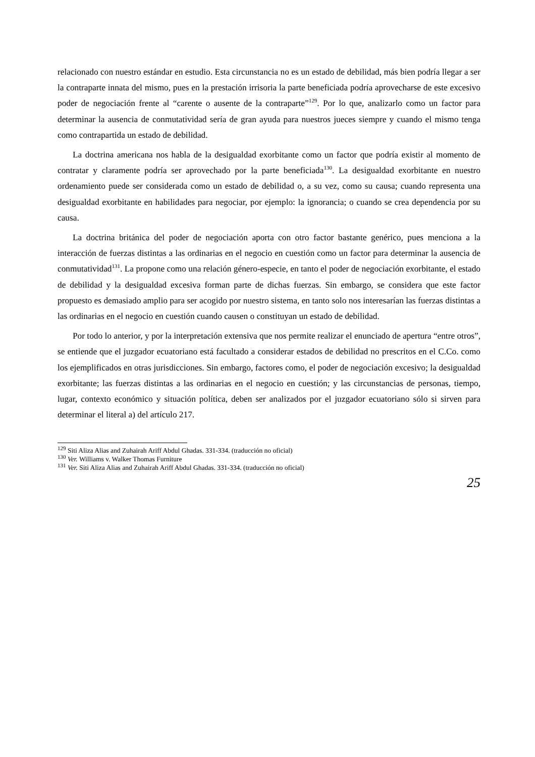relacionado con nuestro estándar en estudio. Esta circunstancia no es un estado de debilidad, más bien podría llegar a ser la contraparte innata del mismo, pues en la prestación irrisoria la parte beneficiada podría aprovecharse de este excesivo poder de negociación frente al “carente o ausente de la contraparte”<sup>129</sup>. Por lo que, analizarlo como un factor para determinar la ausencia de conmutatividad sería de gran ayuda para nuestros jueces siempre y cuando el mismo tenga como contrapartida un estado de debilidad.
La doctrina americana nos habla de la desigualdad exorbitante como un factor que podría existir al momento de contratar y claramente podría ser aprovechado por la parte beneficiada<sup>130</sup>. La desigualdad exorbitante en nuestro ordenamiento puede ser considerada como un estado de debilidad o, a su vez, como su causa; cuando representa una desigualdad exorbitante en habilidades para negociar, por ejemplo: la ignorancia; o cuando se crea dependencia por su causa.
La doctrina británica del poder de negociación aporta con otro factor bastante genérico, pues menciona a la interacción de fuerzas distintas a las ordinarias en el negocio en cuestión como un factor para determinar la ausencia de conmutatividad<sup>131</sup>. La propone como una relación género-especie, en tanto el poder de negociación exorbitante, el estado de debilidad y la desigualdad excesiva forman parte de dichas fuerzas. Sin embargo, se considera que este factor propuesto es demasiado amplio para ser acogido por nuestro sistema, en tanto solo nos interesarían las fuerzas distintas a las ordinarias en el negocio en cuestión cuando causen o constituyan un estado de debilidad.
Por todo lo anterior, y por la interpretación extensiva que nos permite realizar el enunciado de apertura “entre otros”, se entiende que el juzgador ecuatoriano está facultado a considerar estados de debilidad no prescritos en el C.Co. como los ejemplificados en otras jurisdicciones. Sin embargo, factores como, el poder de negociación excesivo; la desigualdad exorbitante; las fuerzas distintas a las ordinarias en el negocio en cuestión; y las circunstancias de personas, tiempo, lugar, contexto económico y situación política, deben ser analizados por el juzgador ecuatoriano sólo si sirven para determinar el literal a) del artículo 217.
<sup>129</sup> Siti Aliza Alias and Zuhairah Ariff Abdul Ghadas. 331-334. (traducción no oficial)
<sup>130</sup> Ver. Williams v. Walker Thomas Furniture
<sup>131</sup> Ver. Siti Aliza Alias and Zuhairah Ariff Abdul Ghadas. 331-334. (traducción no oficial)
25